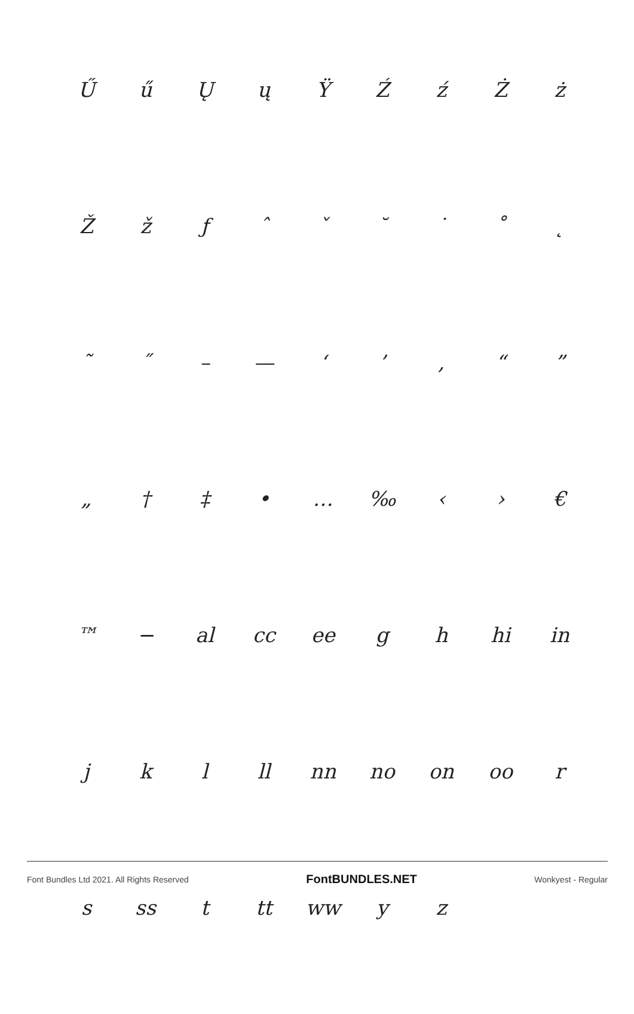| Ű | ű | Ų | ų | Ÿ | Ź | ź | Ż | ż |
| Ž | ž | ƒ | ˆ | ˇ | ˘ | ˙ | ˚ | ˛ |
| ˜ | ˝ | – | — | ‘ | ’ | ‚ | “ | ” |
| „ | † | ‡ | • | … | ‰ | ‹ | › | € |
| ™ | − | al | cc | ee | g | h | hi | in |
| j | k | l | ll | nn | no | on | oo | r |
| s | ss | t | tt | ww | y | z | | |
Font Bundles Ltd 2021. All Rights Reserved FontBUNDLES.NET Wonkyest - Regular